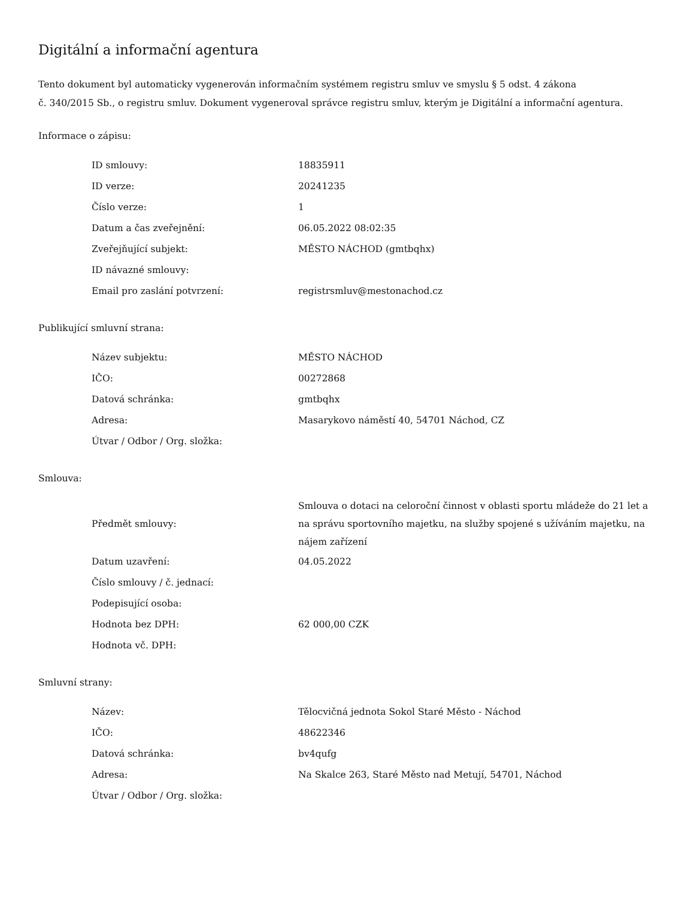Digitální a informační agentura
Tento dokument byl automaticky vygenerován informačním systémem registru smluv ve smyslu § 5 odst. 4 zákona
č. 340/2015 Sb., o registru smluv. Dokument vygeneroval správce registru smluv, kterým je Digitální a informační agentura.
Informace o zápisu:
| ID smlouvy: | 18835911 |
| ID verze: | 20241235 |
| Číslo verze: | 1 |
| Datum a čas zveřejnění: | 06.05.2022 08:02:35 |
| Zveřejňující subjekt: | MĚSTO NÁCHOD (gmtbqhx) |
| ID návazné smlouvy: | |
| Email pro zaslání potvrzení: | registrsmluv@mestonachod.cz |
Publikující smluvní strana:
| Název subjektu: | MĚSTO NÁCHOD |
| IČO: | 00272868 |
| Datová schránka: | gmtbqhx |
| Adresa: | Masarykovo náměstí 40, 54701 Náchod, CZ |
| Útvar / Odbor / Org. složka: | |
Smlouva:
| Předmět smlouvy: | Smlouva o dotaci na celoroční činnost v oblasti sportu mládeže do 21 let a na správu sportovního majetku, na služby spojené s užíváním majetku, na nájem zařízení |
| Datum uzavření: | 04.05.2022 |
| Číslo smlouvy / č. jednací: | |
| Podepisující osoba: | |
| Hodnota bez DPH: | 62 000,00 CZK |
| Hodnota vč. DPH: | |
Smluvní strany:
| Název: | Tělocvičná jednota Sokol Staré Město - Náchod |
| IČO: | 48622346 |
| Datová schránka: | bv4qufg |
| Adresa: | Na Skalce 263, Staré Město nad Metují, 54701, Náchod |
| Útvar / Odbor / Org. složka: | |